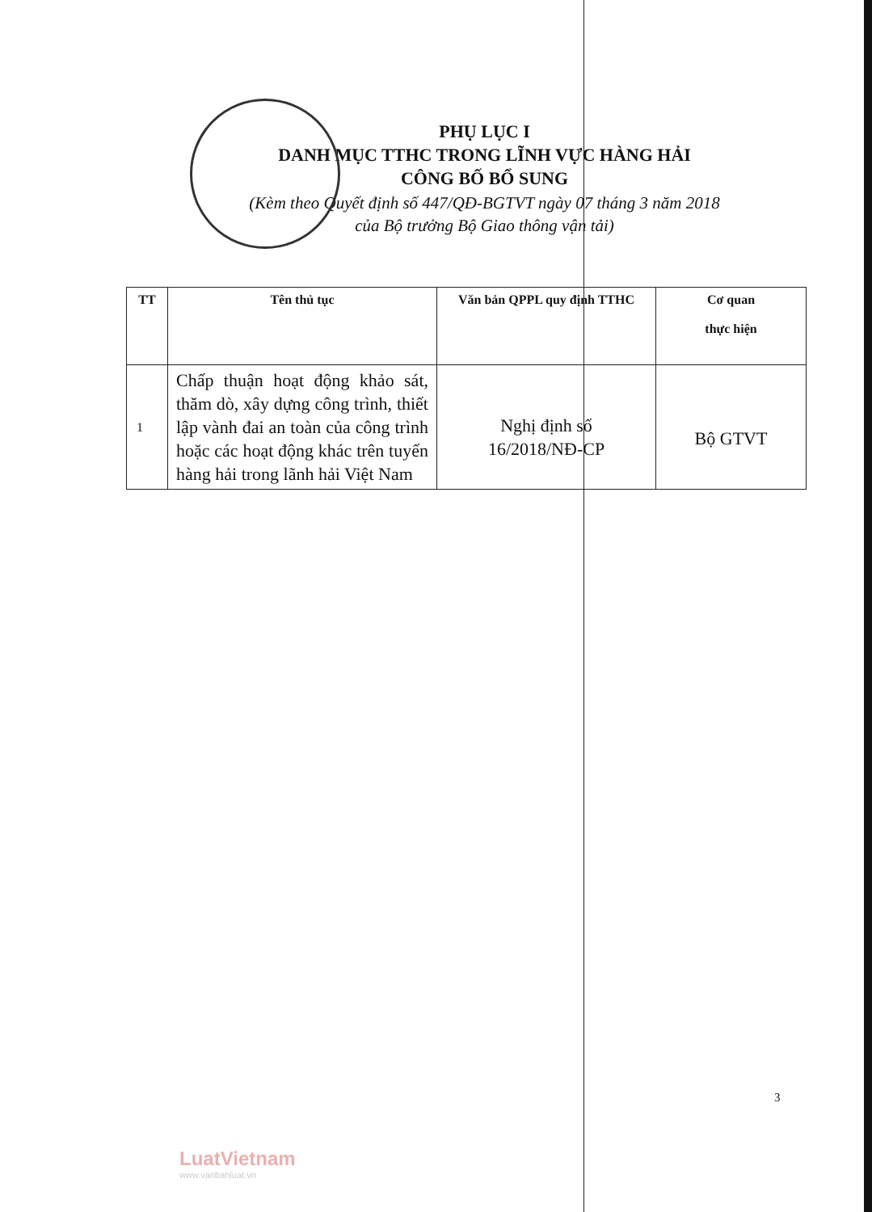PHỤ LỤC I
DANH MỤC TTHC TRONG LĨNH VỰC HÀNG HẢI
CÔNG BỐ BỔ SUNG
(Kèm theo Quyết định số 447/QĐ-BGTVT ngày 07 tháng 3 năm 2018
của Bộ trưởng Bộ Giao thông vận tải)
| TT | Tên thủ tục | Văn bản QPPL quy định TTHC | Cơ quan thực hiện |
| --- | --- | --- | --- |
| 1 | Chấp thuận hoạt động khảo sát, thăm dò, xây dựng công trình, thiết lập vành đai an toàn của công trình hoặc các hoạt động khác trên tuyến hàng hải trong lãnh hải Việt Nam | Nghị định số 16/2018/NĐ-CP | Bộ GTVT |
3
LuatVietnam
www.vanbanluat.vn